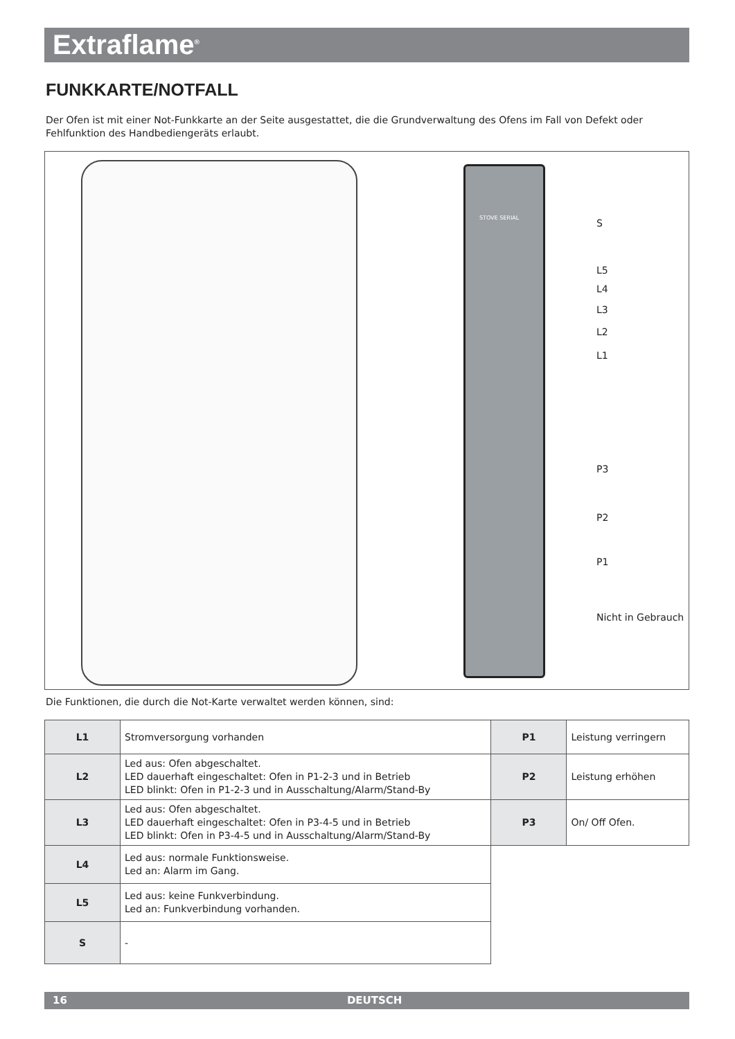Extraflame<sup>®</sup>
FUNKKARTE/NOTFALL
Der Ofen ist mit einer Not-Funkkarte an der Seite ausgestattet, die die Grundverwaltung des Ofens im Fall von Defekt oder Fehlfunktion des Handbediengeräts erlaubt.
STOVE SERIAL
S
L5
L4
L3
L2
L1
P3
P2
P1
Nicht in Gebrauch
Die Funktionen, die durch die Not-Karte verwaltet werden können, sind:
| L1 | Stromversorgung vorhanden | P1 | Leistung verringern |
| L2 | Led aus: Ofen abgeschaltet. LED dauerhaft eingeschaltet: Ofen in P1-2-3 und in Betrieb LED blinkt: Ofen in P1-2-3 und in Ausschaltung/Alarm/Stand-By | P2 | Leistung erhöhen |
| L3 | Led aus: Ofen abgeschaltet. LED dauerhaft eingeschaltet: Ofen in P3-4-5 und in Betrieb LED blinkt: Ofen in P3-4-5 und in Ausschaltung/Alarm/Stand-By | P3 | On/ Off Ofen. |
| L4 | Led aus: normale Funktionsweise. Led an: Alarm im Gang. | | |
| L5 | Led aus: keine Funkverbindung. Led an: Funkverbindung vorhanden. | | |
| S | - | | |
16 DEUTSCH